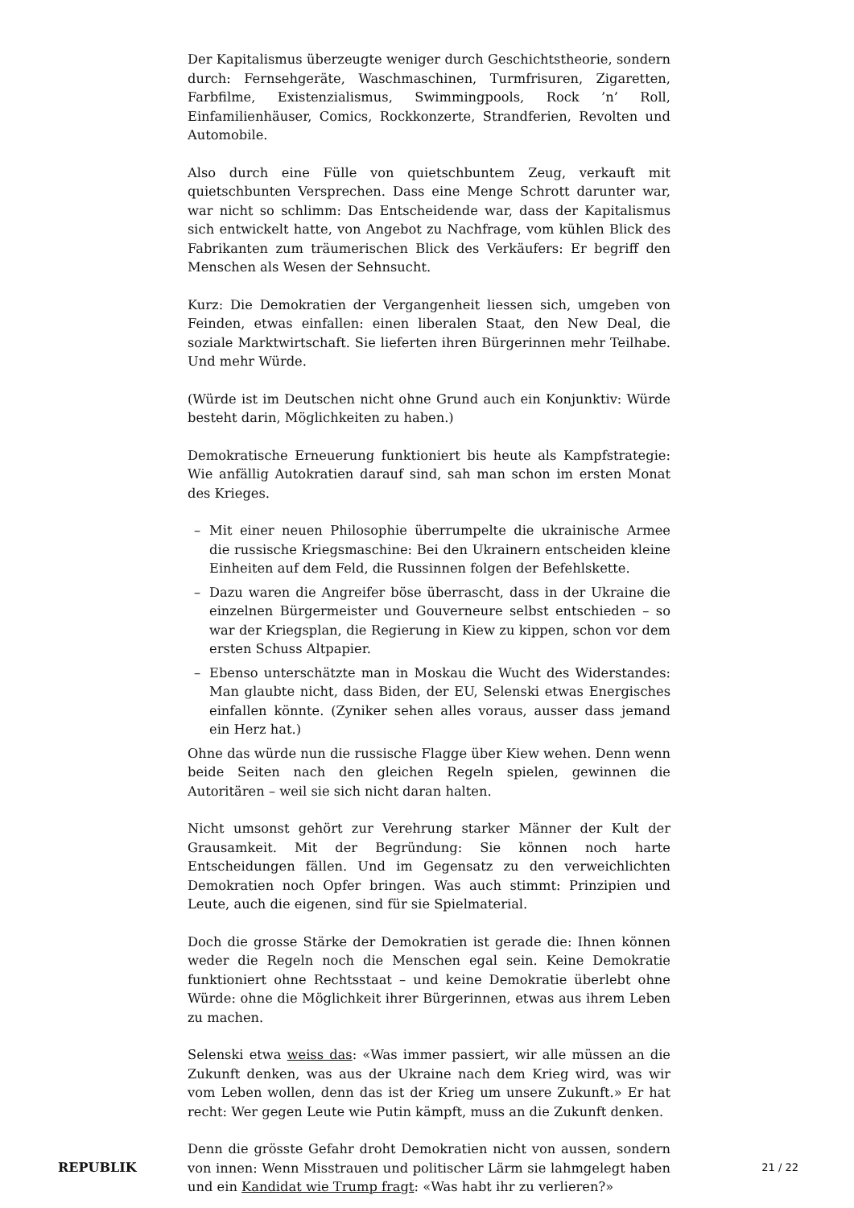Der Kapitalismus überzeugte weniger durch Geschichtstheorie, sondern durch: Fernsehgeräte, Waschmaschinen, Turmfrisuren, Zigaretten, Farbfilme, Existenzialismus, Swimmingpools, Rock ’n’ Roll, Einfamilienhäuser, Comics, Rockkonzerte, Strandferien, Revolten und Automobile.
Also durch eine Fülle von quietschbuntem Zeug, verkauft mit quietschbunten Versprechen. Dass eine Menge Schrott darunter war, war nicht so schlimm: Das Entscheidende war, dass der Kapitalismus sich entwickelt hatte, von Angebot zu Nachfrage, vom kühlen Blick des Fabrikanten zum träumerischen Blick des Verkäufers: Er begriff den Menschen als Wesen der Sehnsucht.
Kurz: Die Demokratien der Vergangenheit liessen sich, umgeben von Feinden, etwas einfallen: einen liberalen Staat, den New Deal, die soziale Marktwirtschaft. Sie lieferten ihren Bürgerinnen mehr Teilhabe. Und mehr Würde.
(Würde ist im Deutschen nicht ohne Grund auch ein Konjunktiv: Würde besteht darin, Möglichkeiten zu haben.)
Demokratische Erneuerung funktioniert bis heute als Kampfstrategie: Wie anfällig Autokratien darauf sind, sah man schon im ersten Monat des Krieges.
– Mit einer neuen Philosophie überrumpelte die ukrainische Armee die russische Kriegsmaschine: Bei den Ukrainern entscheiden kleine Einheiten auf dem Feld, die Russinnen folgen der Befehlskette.
– Dazu waren die Angreifer böse überrascht, dass in der Ukraine die einzelnen Bürgermeister und Gouverneure selbst entschieden – so war der Kriegsplan, die Regierung in Kiew zu kippen, schon vor dem ersten Schuss Altpapier.
– Ebenso unterschätzte man in Moskau die Wucht des Widerstandes: Man glaubte nicht, dass Biden, der EU, Selenski etwas Energisches einfallen könnte. (Zyniker sehen alles voraus, ausser dass jemand ein Herz hat.)
Ohne das würde nun die russische Flagge über Kiew wehen. Denn wenn beide Seiten nach den gleichen Regeln spielen, gewinnen die Autoritären – weil sie sich nicht daran halten.
Nicht umsonst gehört zur Verehrung starker Männer der Kult der Grausamkeit. Mit der Begründung: Sie können noch harte Entscheidungen fällen. Und im Gegensatz zu den verweichlichten Demokratien noch Opfer bringen. Was auch stimmt: Prinzipien und Leute, auch die eigenen, sind für sie Spielmaterial.
Doch die grosse Stärke der Demokratien ist gerade die: Ihnen können weder die Regeln noch die Menschen egal sein. Keine Demokratie funktioniert ohne Rechtsstaat – und keine Demokratie überlebt ohne Würde: ohne die Möglichkeit ihrer Bürgerinnen, etwas aus ihrem Leben zu machen.
Selenski etwa weiss das: «Was immer passiert, wir alle müssen an die Zukunft denken, was aus der Ukraine nach dem Krieg wird, was wir vom Leben wollen, denn das ist der Krieg um unsere Zukunft.» Er hat recht: Wer gegen Leute wie Putin kämpft, muss an die Zukunft denken.
Denn die grösste Gefahr droht Demokratien nicht von aussen, sondern von innen: Wenn Misstrauen und politischer Lärm sie lahmgelegt haben und ein Kandidat wie Trump fragt: «Was habt ihr zu verlieren?»
REPUBLIK 21 / 22